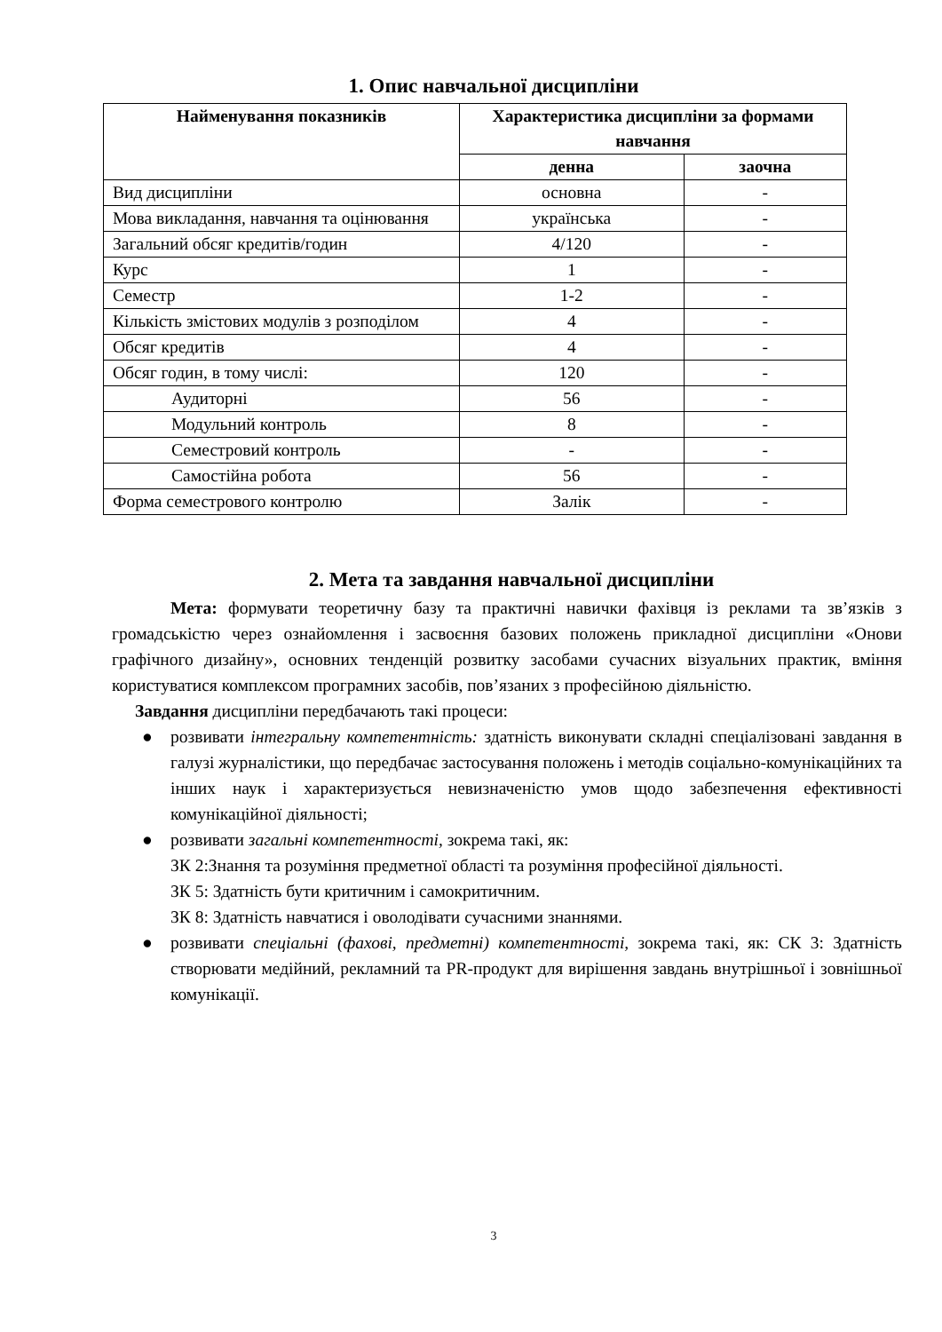1. Опис навчальної дисципліни
| Найменування показників | Характеристика дисципліни за формами навчання | |
| --- | --- | --- |
| | денна | заочна |
| Вид дисципліни | основна | - |
| Мова викладання, навчання та оцінювання | українська | - |
| Загальний обсяг кредитів/годин | 4/120 | - |
| Курс | 1 | - |
| Семестр | 1-2 | - |
| Кількість змістових модулів з розподілом | 4 | - |
| Обсяг кредитів | 4 | - |
| Обсяг годин, в тому числі: | 120 | - |
| Аудиторні | 56 | - |
| Модульний контроль | 8 | - |
| Семестровий контроль | - | - |
| Самостійна робота | 56 | - |
| Форма семестрового контролю | Залік | - |
2. Мета та завдання навчальної дисципліни
Мета: формувати теоретичну базу та практичні навички фахівця із реклами та зв’язків з громадськістю через ознайомлення і засвоєння базових положень прикладної дисципліни «Онови графічного дизайну», основних тенденцій розвитку засобами сучасних візуальних практик, вміння користуватися комплексом програмних засобів, пов’язаних з професійною діяльністю.
Завдання дисципліни передбачають такі процеси:
● розвивати інтегральну компетентність: здатність виконувати складні спеціалізовані завдання в галузі журналістики, що передбачає застосування положень і методів соціально-комунікаційних та інших наук і характеризується невизначеністю умов щодо забезпечення ефективності комунікаційної діяльності;
● розвивати загальні компетентності, зокрема такі, як:
ЗК 2:Знання та розуміння предметної області та розуміння професійної діяльності.
ЗК 5: Здатність бути критичним і самокритичним.
ЗК 8: Здатність навчатися і оволодівати сучасними знаннями.
● розвивати спеціальні (фахові, предметні) компетентності, зокрема такі, як: СК 3: Здатність створювати медійний, рекламний та PR-продукт для вирішення завдань внутрішньої і зовнішньої комунікації.
3